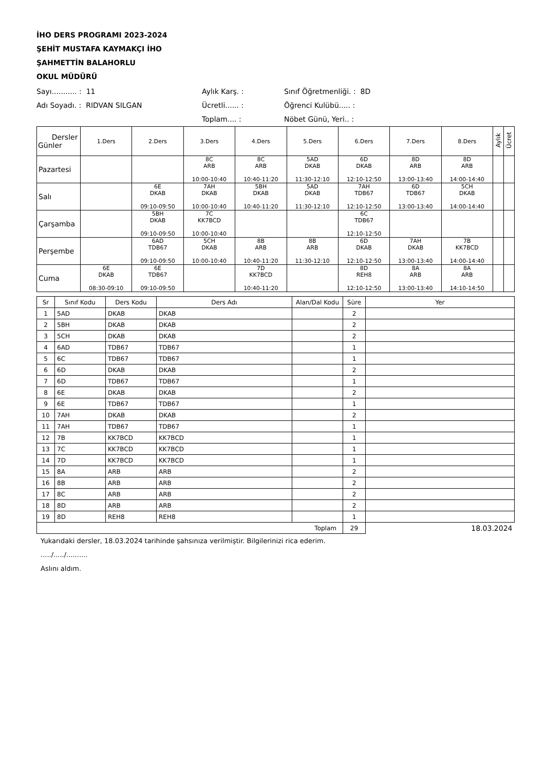İHO DERS PROGRAMI 2023-2024
ŞEHİT MUSTAFA KAYMAKÇI İHO
ŞAHMETTİN BALAHORLU
OKUL MÜDÜRÜ
Sayı........... : 11
Aylık Karş. :
Sınıf Öğretmenliği. : 8D
Adı Soyadı. : RIDVAN SILGAN
Ücretli...... :
Öğrenci Kulübü..... :
Toplam.... :
Nöbet Günü, Yeri.. :
| Dersler Günler | 1.Ders | 2.Ders | 3.Ders | 4.Ders | 5.Ders | 6.Ders | 7.Ders | 8.Ders | Aylık | Ücret |
| --- | --- | --- | --- | --- | --- | --- | --- | --- | --- | --- |
| Pazartesi | | | 8C ARB 10:00-10:40 | 8C ARB 10:40-11:20 | 5AD DKAB 11:30-12:10 | 6D DKAB 12:10-12:50 | 8D ARB 13:00-13:40 | 8D ARB 14:00-14:40 | | |
| Salı | | 6E DKAB 09:10-09:50 | 7AH DKAB 10:00-10:40 | 5BH DKAB 10:40-11:20 | 5AD DKAB 11:30-12:10 | 7AH TDB67 12:10-12:50 | 6D TDB67 13:00-13:40 | 5CH DKAB 14:00-14:40 | | |
| Çarşamba | | 5BH DKAB 09:10-09:50 | 7C KK7BCD 10:00-10:40 | | | 6C TDB67 12:10-12:50 | | | | |
| Perşembe | | 6AD TDB67 09:10-09:50 | 5CH DKAB 10:00-10:40 | 8B ARB 10:40-11:20 | 8B ARB 11:30-12:10 | 6D DKAB 12:10-12:50 | 7AH DKAB 13:00-13:40 | 7B KK7BCD 14:00-14:40 | | |
| Cuma | 6E DKAB 08:30-09:10 | 6E TDB67 09:10-09:50 | | 7D KK7BCD 10:40-11:20 | | 8D REH8 12:10-12:50 | 8A ARB 13:00-13:40 | 8A ARB 14:10-14:50 | | |
| Sr | Sınıf Kodu | Ders Kodu | Ders Adı | Alan/Dal Kodu | Süre | Yer |
| --- | --- | --- | --- | --- | --- | --- |
| 1 | 5AD | DKAB | DKAB | | 2 | |
| 2 | 5BH | DKAB | DKAB | | 2 | |
| 3 | 5CH | DKAB | DKAB | | 2 | |
| 4 | 6AD | TDB67 | TDB67 | | 1 | |
| 5 | 6C | TDB67 | TDB67 | | 1 | |
| 6 | 6D | DKAB | DKAB | | 2 | |
| 7 | 6D | TDB67 | TDB67 | | 1 | |
| 8 | 6E | DKAB | DKAB | | 2 | |
| 9 | 6E | TDB67 | TDB67 | | 1 | |
| 10 | 7AH | DKAB | DKAB | | 2 | |
| 11 | 7AH | TDB67 | TDB67 | | 1 | |
| 12 | 7B | KK7BCD | KK7BCD | | 1 | |
| 13 | 7C | KK7BCD | KK7BCD | | 1 | |
| 14 | 7D | KK7BCD | KK7BCD | | 1 | |
| 15 | 8A | ARB | ARB | | 2 | |
| 16 | 8B | ARB | ARB | | 2 | |
| 17 | 8C | ARB | ARB | | 2 | |
| 18 | 8D | ARB | ARB | | 2 | |
| 19 | 8D | REH8 | REH8 | | 1 | |
| Toplam | | | | | 29 | 18.03.2024 |
Yukarıdaki dersler, 18.03.2024 tarihinde şahsınıza verilmiştir. Bilgilerinizi rica ederim.
...../...../..........
Aslını aldım.